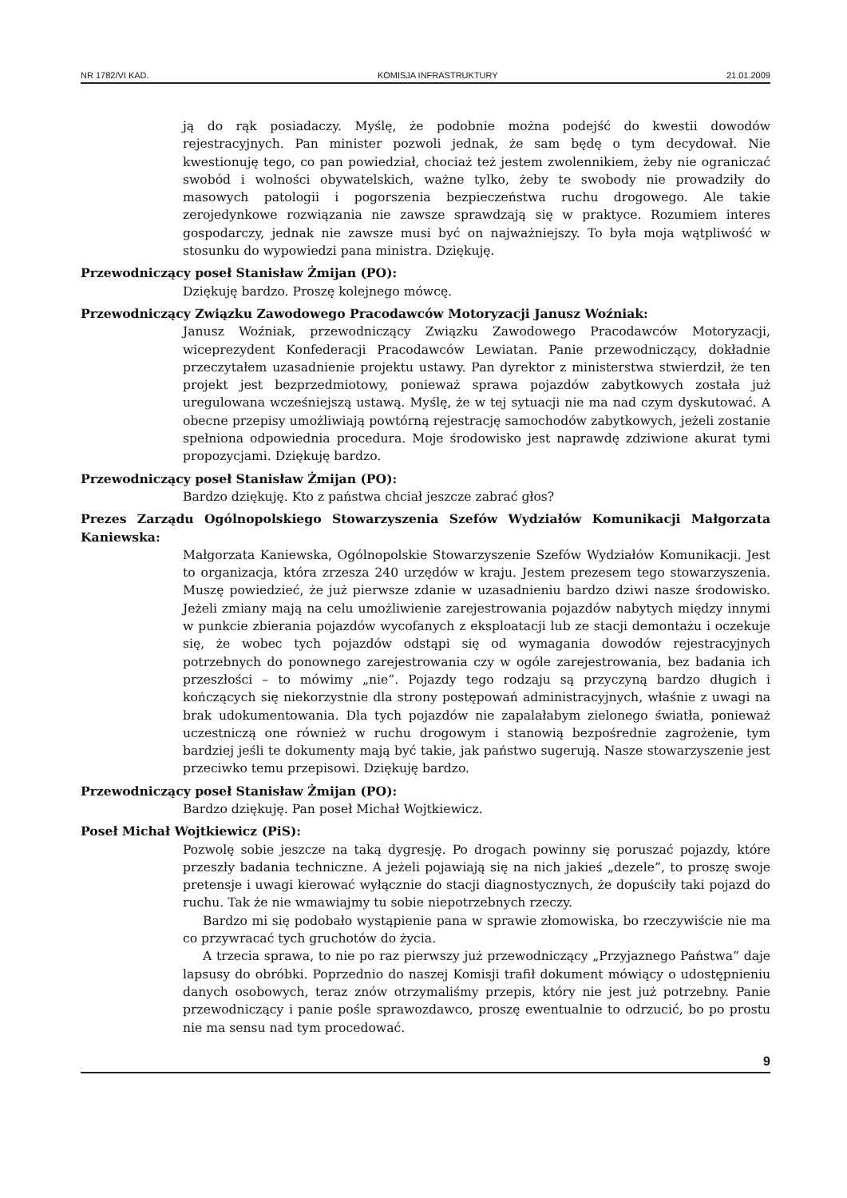NR 1782/VI KAD. KOMISJA INFRASTRUKTURY 21.01.2009
ją do rąk posiadaczy. Myślę, że podobnie można podejść do kwestii dowodów rejestracyjnych. Pan minister pozwoli jednak, że sam będę o tym decydował. Nie kwestionuję tego, co pan powiedział, chociaż też jestem zwolennikiem, żeby nie ograniczać swobód i wolności obywatelskich, ważne tylko, żeby te swobody nie prowadziły do masowych patologii i pogorszenia bezpieczeństwa ruchu drogowego. Ale takie zerojedynkowe rozwiązania nie zawsze sprawdzają się w praktyce. Rozumiem interes gospodarczy, jednak nie zawsze musi być on najważniejszy. To była moja wątpliwość w stosunku do wypowiedzi pana ministra. Dziękuję.
Przewodniczący poseł Stanisław Żmijan (PO):
Dziękuję bardzo. Proszę kolejnego mówcę.
Przewodniczący Związku Zawodowego Pracodawców Motoryzacji Janusz Woźniak:
Janusz Woźniak, przewodniczący Związku Zawodowego Pracodawców Motoryzacji, wiceprezydent Konfederacji Pracodawców Lewiatan. Panie przewodniczący, dokładnie przeczytałem uzasadnienie projektu ustawy. Pan dyrektor z ministerstwa stwierdził, że ten projekt jest bezprzedmiotowy, ponieważ sprawa pojazdów zabytkowych została już uregulowana wcześniejszą ustawą. Myślę, że w tej sytuacji nie ma nad czym dyskutować. A obecne przepisy umożliwiają powtórną rejestrację samochodów zabytkowych, jeżeli zostanie spełniona odpowiednia procedura. Moje środowisko jest naprawdę zdziwione akurat tymi propozycjami. Dziękuję bardzo.
Przewodniczący poseł Stanisław Żmijan (PO):
Bardzo dziękuję. Kto z państwa chciał jeszcze zabrać głos?
Prezes Zarządu Ogólnopolskiego Stowarzyszenia Szefów Wydziałów Komunikacji Małgorzata Kaniewska:
Małgorzata Kaniewska, Ogólnopolskie Stowarzyszenie Szefów Wydziałów Komunikacji. Jest to organizacja, która zrzesza 240 urzędów w kraju. Jestem prezesem tego stowarzyszenia. Muszę powiedzieć, że już pierwsze zdanie w uzasadnieniu bardzo dziwi nasze środowisko. Jeżeli zmiany mają na celu umożliwienie zarejestrowania pojazdów nabytych między innymi w punkcie zbierania pojazdów wycofanych z eksploatacji lub ze stacji demontażu i oczekuje się, że wobec tych pojazdów odstąpi się od wymagania dowodów rejestracyjnych potrzebnych do ponownego zarejestrowania czy w ogóle zarejestrowania, bez badania ich przeszłości – to mówimy „nie”. Pojazdy tego rodzaju są przyczyną bardzo długich i kończących się niekorzystnie dla strony postępowań administracyjnych, właśnie z uwagi na brak udokumentowania. Dla tych pojazdów nie zapalałabym zielonego światła, ponieważ uczestniczą one również w ruchu drogowym i stanowią bezpośrednie zagrożenie, tym bardziej jeśli te dokumenty mają być takie, jak państwo sugerują. Nasze stowarzyszenie jest przeciwko temu przepisowi. Dziękuję bardzo.
Przewodniczący poseł Stanisław Żmijan (PO):
Bardzo dziękuję. Pan poseł Michał Wojtkiewicz.
Poseł Michał Wojtkiewicz (PiS):
Pozwolę sobie jeszcze na taką dygresję. Po drogach powinny się poruszać pojazdy, które przeszły badania techniczne. A jeżeli pojawiają się na nich jakieś „dezele”, to proszę swoje pretensje i uwagi kierować wyłącznie do stacji diagnostycznych, że dopuściły taki pojazd do ruchu. Tak że nie wmawiajmy tu sobie niepotrzebnych rzeczy.
Bardzo mi się podobało wystąpienie pana w sprawie złomowiska, bo rzeczywiście nie ma co przywracać tych gruchotów do życia.
A trzecia sprawa, to nie po raz pierwszy już przewodniczący „Przyjaznego Państwa” daje lapsusy do obróbki. Poprzednio do naszej Komisji trafił dokument mówiący o udostępnieniu danych osobowych, teraz znów otrzymaliśmy przepis, który nie jest już potrzebny. Panie przewodniczący i panie pośle sprawozdawco, proszę ewentualnie to odrzucić, bo po prostu nie ma sensu nad tym procedować.
9